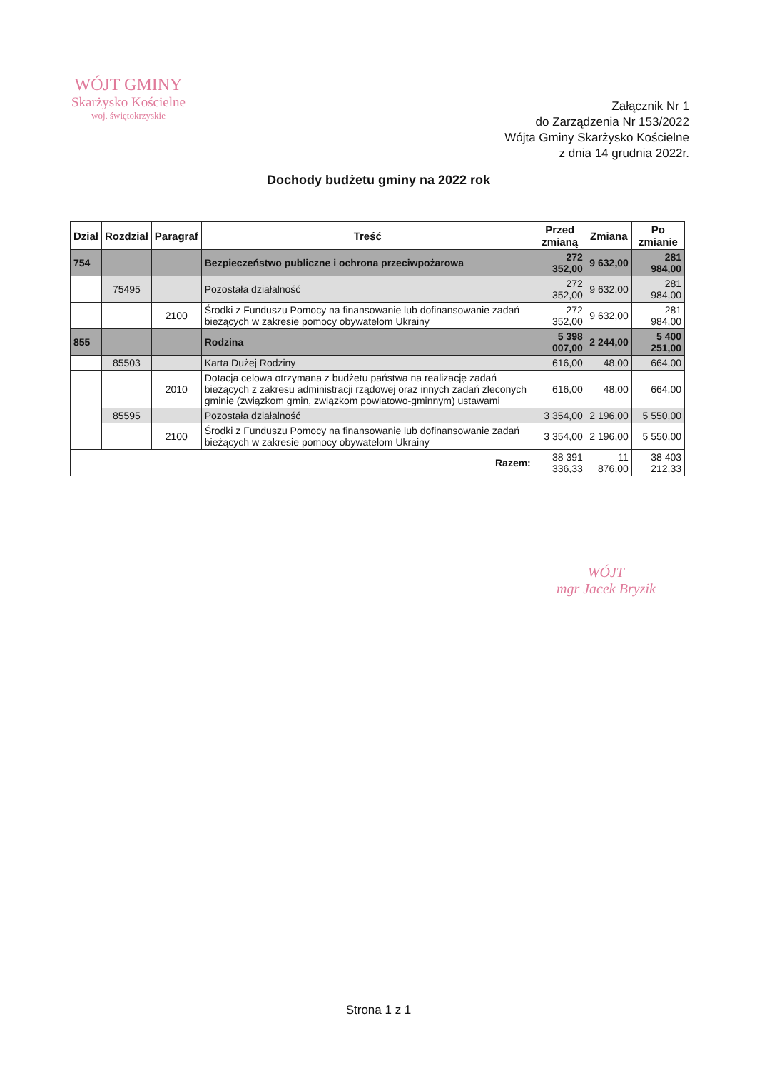WÓJT GMINY
Skarżysko Kościelne
woj. świętokrzyskie
Załącznik Nr 1
do Zarządzenia Nr 153/2022
Wójta Gminy Skarżysko Kościelne
z dnia 14 grudnia 2022r.
Dochody budżetu gminy na 2022 rok
| Dział | Rozdział | Paragraf | Treść | Przed zmianą | Zmiana | Po zmianie |
| --- | --- | --- | --- | --- | --- | --- |
| 754 | | | Bezpieczeństwo publiczne i ochrona przeciwpożarowa | 272 352,00 | 9 632,00 | 281 984,00 |
| | 75495 | | Pozostała działalność | 272 352,00 | 9 632,00 | 281 984,00 |
| | | 2100 | Środki z Funduszu Pomocy na finansowanie lub dofinansowanie zadań bieżących w zakresie pomocy obywatelom Ukrainy | 272 352,00 | 9 632,00 | 281 984,00 |
| 855 | | | Rodzina | 5 398 007,00 | 2 244,00 | 5 400 251,00 |
| | 85503 | | Karta Dużej Rodziny | 616,00 | 48,00 | 664,00 |
| | | 2010 | Dotacja celowa otrzymana z budżetu państwa na realizację zadań bieżących z zakresu administracji rządowej oraz innych zadań zleconych gminie (związkom gmin, związkom powiatowo-gminnym) ustawami | 616,00 | 48,00 | 664,00 |
| | 85595 | | Pozostała działalność | 3 354,00 | 2 196,00 | 5 550,00 |
| | | 2100 | Środki z Funduszu Pomocy na finansowanie lub dofinansowanie zadań bieżących w zakresie pomocy obywatelom Ukrainy | 3 354,00 | 2 196,00 | 5 550,00 |
| Razem: | | | | 38 391 336,33 | 11 876,00 | 38 403 212,33 |
WÓJT
mgr Jacek Bryzik
Strona 1 z 1